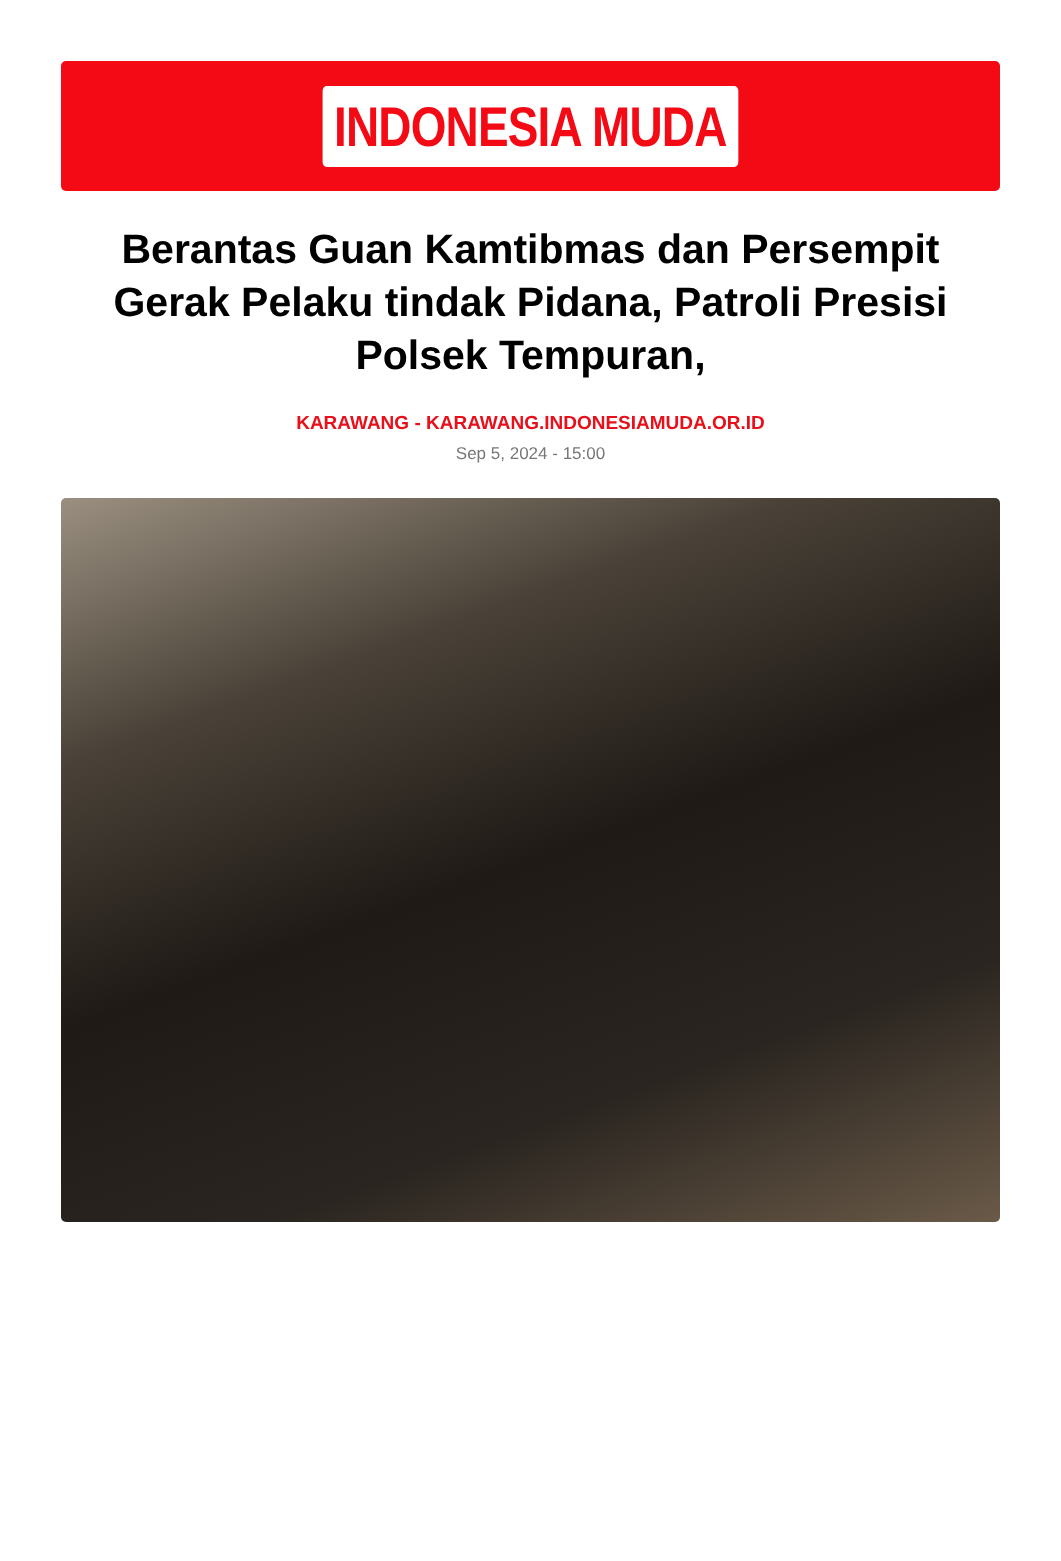INDONESIA MUDA
Berantas Guan Kamtibmas dan Persempit Gerak Pelaku tindak Pidana, Patroli Presisi Polsek Tempuran,
KARAWANG - KARAWANG.INDONESIAMUDA.OR.ID
Sep 5, 2024 - 15:00